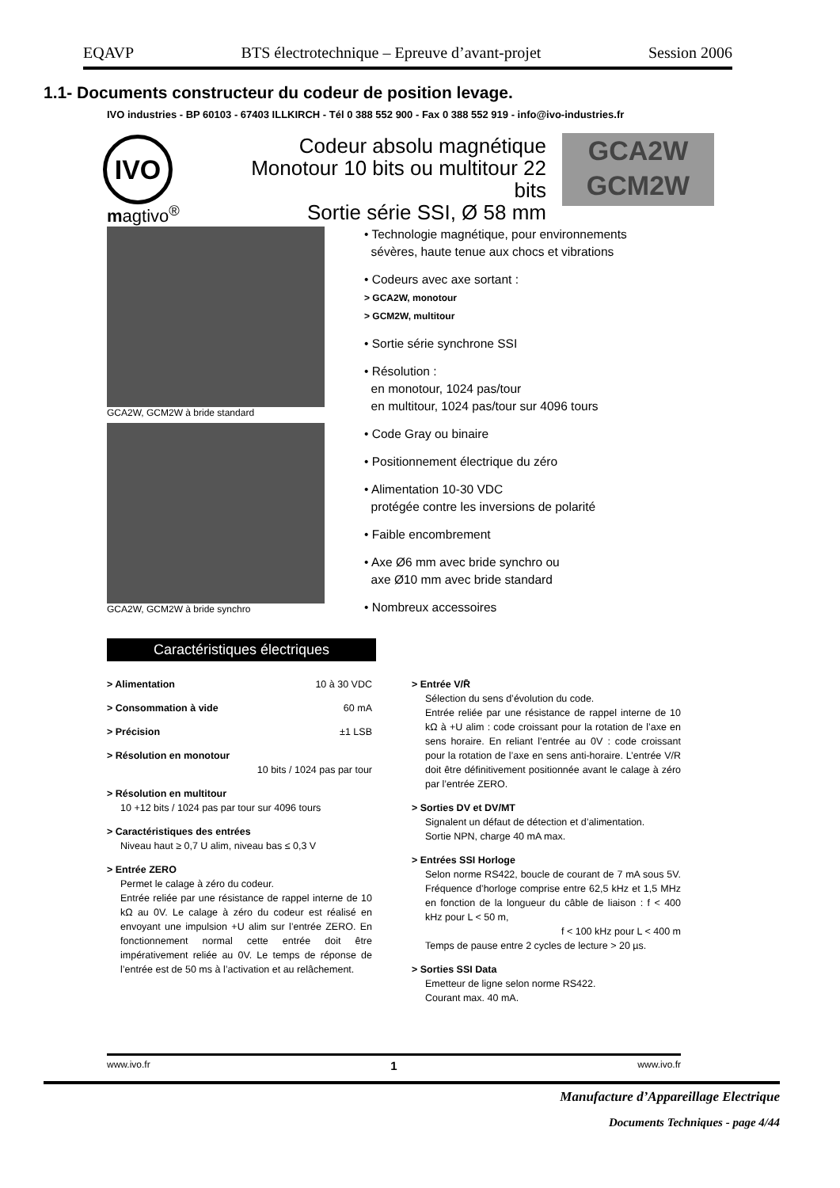EQAVP BTS électrotechnique – Epreuve d’avant-projet Session 2006
1.1- Documents constructeur du codeur de position levage.
IVO industries - BP 60103 - 67403 ILLKIRCH - Tél 0 388 552 900 - Fax 0 388 552 919 - info@ivo-industries.fr
IVO
Codeur absolu magnétique
Monotour 10 bits ou multitour 22 bits
Sortie série SSI, Ø 58 mm
GCA2W
GCM2W
magtivo<sup>®</sup>
GCA2W, GCM2W à bride standard
GCA2W, GCM2W à bride synchro
• Technologie magnétique, pour environnements
sévères, haute tenue aux chocs et vibrations
• Codeurs avec axe sortant :
> GCA2W, monotour
> GCM2W, multitour
• Sortie série synchrone SSI
• Résolution :
en monotour, 1024 pas/tour
en multitour, 1024 pas/tour sur 4096 tours
• Code Gray ou binaire
• Positionnement électrique du zéro
• Alimentation 10-30 VDC
protégée contre les inversions de polarité
• Faible encombrement
• Axe Ø6 mm avec bride synchro ou
axe Ø10 mm avec bride standard
• Nombreux accessoires
Caractéristiques électriques
> Alimentation 10 à 30 VDC
> Consommation à vide 60 mA
> Précision ±1 LSB
> Résolution en monotour
10 bits / 1024 pas par tour
> Résolution en multitour
10 +12 bits / 1024 pas par tour sur 4096 tours
> Caractéristiques des entrées
Niveau haut ≥ 0,7 U alim, niveau bas ≤ 0,3 V
> Entrée ZERO
Permet le calage à zéro du codeur.
Entrée reliée par une résistance de rappel interne de 10 kΩ au 0V. Le calage à zéro du codeur est réalisé en envoyant une impulsion +U alim sur l’entrée ZERO. En fonctionnement normal cette entrée doit être impérativement reliée au 0V. Le temps de réponse de l’entrée est de 50 ms à l’activation et au relâchement.
> Entrée V/R̄
Sélection du sens d’évolution du code.
Entrée reliée par une résistance de rappel interne de 10 kΩ à +U alim : code croissant pour la rotation de l’axe en sens horaire. En reliant l’entrée au 0V : code croissant pour la rotation de l’axe en sens anti-horaire. L’entrée V/R doit être définitivement positionnée avant le calage à zéro par l’entrée ZERO.
> Sorties DV et DV/MT
Signalent un défaut de détection et d’alimentation.
Sortie NPN, charge 40 mA max.
> Entrées SSI Horloge
Selon norme RS422, boucle de courant de 7 mA sous 5V. Fréquence d’horloge comprise entre 62,5 kHz et 1,5 MHz en fonction de la longueur du câble de liaison : f < 400 kHz pour L < 50 m,
f < 100 kHz pour L < 400 m
Temps de pause entre 2 cycles de lecture > 20 µs.
> Sorties SSI Data
Emetteur de ligne selon norme RS422.
Courant max. 40 mA.
www.ivo.fr 1 www.ivo.fr
Manufacture d’Appareillage Electrique
Documents Techniques - page 4/44